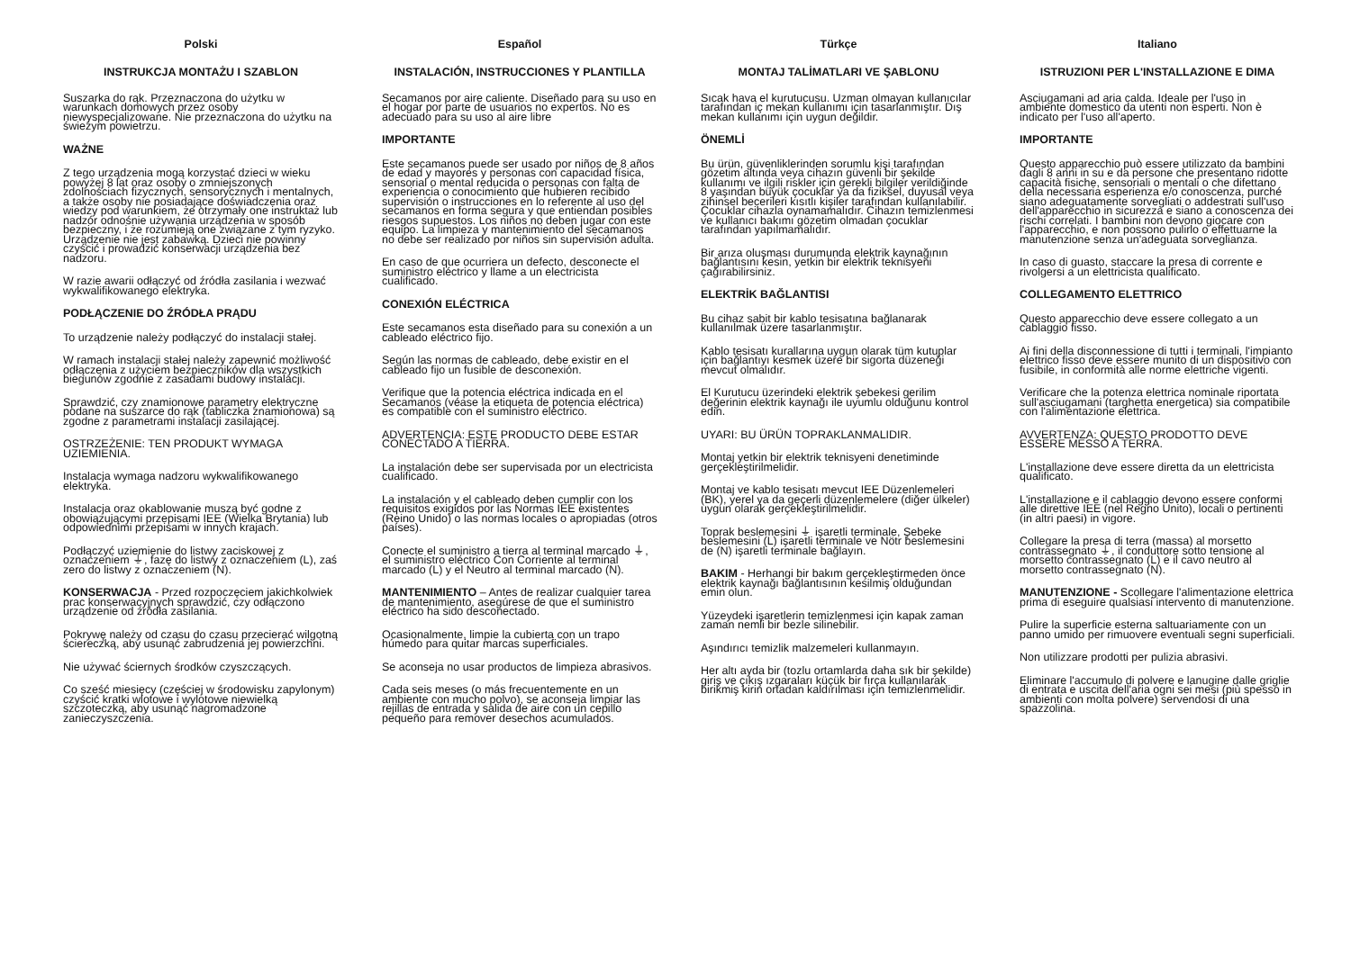Polski
INSTRUKCJA MONTAŻU I SZABLON
Suszarka do rąk. Przeznaczona do użytku w warunkach domowych przez osoby niewyspecjalizowane. Nie przeznaczona do użytku na świeżym powietrzu.
WAŻNE
Z tego urządzenia mogą korzystać dzieci w wieku powyżej 8 lat oraz osoby o zmniejszonych zdolnościach fizycznych, sensorycznych i mentalnych, a także osoby nie posiadające doświadczenia oraz wiedzy pod warunkiem, że otrzymały one instruktaż lub nadzór odnośnie używania urządzenia w sposób bezpieczny, i że rozumieją one związane z tym ryzyko. Urządzenie nie jest zabawką. Dzieci nie powinny czyścić i prowadzić konserwacji urządzenia bez nadzoru.
W razie awarii odłączyć od źródła zasilania i wezwać wykwalifikowanego elektryka.
PODŁĄCZENIE DO ŹRÓDŁA PRĄDU
To urządzenie należy podłączyć do instalacji stałej.
W ramach instalacji stałej należy zapewnić możliwość odłączenia z użyciem bezpieczników dla wszystkich biegunów zgodnie z zasadami budowy instalacji.
Sprawdzić, czy znamionowe parametry elektryczne podane na suszarce do rąk (tabliczka znamionowa) są zgodne z parametrami instalacji zasilającej.
OSTRZEŻENIE: TEN PRODUKT WYMAGA UZIEMIENIA.
Instalacja wymaga nadzoru wykwalifikowanego elektryka.
Instalacja oraz okablowanie muszą być godne z obowiązującymi przepisami IEE (Wielka Brytania) lub odpowiednimi przepisami w innych krajach.
Podłączyć uziemienie do listwy zaciskowej z oznaczeniem ⏚, fazę do listwy z oznaczeniem (L), zaś zero do listwy z oznaczeniem (N).
KONSERWACJA - Przed rozpoczęciem jakichkolwiek prac konserwacyjnych sprawdzić, czy odłączono urządzenie od źródła zasilania.
Pokrywę należy od czasu do czasu przecierać wilgotną ściereczką, aby usunąć zabrudzenia jej powierzchni.
Nie używać ściernych środków czyszczących.
Co sześć miesięcy (częściej w środowisku zapylonym) czyścić kratki wlotowe i wylotowe niewielką szczoteczką, aby usunąć nagromadzone zanieczyszczenia.
Español
INSTALACIÓN, INSTRUCCIONES Y PLANTILLA
Secamanos por aire caliente. Diseñado para su uso en el hogar por parte de usuarios no expertos. No es adecuado para su uso al aire libre
IMPORTANTE
Este secamanos puede ser usado por niños de 8 años de edad y mayores y personas con capacidad física, sensorial o mental reducida o personas con falta de experiencia o conocimiento que hubieren recibido supervisión o instrucciones en lo referente al uso del secamanos en forma segura y que entiendan posibles riesgos supuestos. Los niños no deben jugar con este equipo. La limpieza y mantenimiento del secamanos no debe ser realizado por niños sin supervisión adulta.
En caso de que ocurriera un defecto, desconecte el suministro eléctrico y llame a un electricista cualificado.
CONEXIÓN ELÉCTRICA
Este secamanos esta diseñado para su conexión a un cableado eléctrico fijo.
Según las normas de cableado, debe existir en el cableado fijo un fusible de desconexión.
Verifique que la potencia eléctrica indicada en el Secamanos (véase la etiqueta de potencia eléctrica) es compatible con el suministro eléctrico.
ADVERTENCIA: ESTE PRODUCTO DEBE ESTAR CONECTADO A TIERRA.
La instalación debe ser supervisada por un electricista cualificado.
La instalación y el cableado deben cumplir con los requisitos exigidos por las Normas IEE existentes (Reino Unido) o las normas locales o apropiadas (otros países).
Conecte el suministro a tierra al terminal marcado ⏚, el suministro eléctrico Con Corriente al terminal marcado (L) y el Neutro al terminal marcado (N).
MANTENIMIENTO – Antes de realizar cualquier tarea de mantenimiento, asegúrese de que el suministro eléctrico ha sido desconectado.
Ocasionalmente, limpie la cubierta con un trapo húmedo para quitar marcas superficiales.
Se aconseja no usar productos de limpieza abrasivos.
Cada seis meses (o más frecuentemente en un ambiente con mucho polvo), se aconseja limpiar las rejillas de entrada y salida de aire con un cepillo pequeño para remover desechos acumulados.
Türkçe
MONTAJ TALİMATLARI VE ŞABLONU
Sıcak hava el kurutucusu. Uzman olmayan kullanıcılar tarafından iç mekan kullanımı için tasarlanmıştır. Dış mekan kullanımı için uygun değildir.
ÖNEMLİ
Bu ürün, güvenliklerinden sorumlu kişi tarafından gözetim altında veya cihazın güvenli bir şekilde kullanımı ve ilgili riskler için gerekli bilgiler verildiğinde 8 yaşından büyük çocuklar ya da fiziksel, duyusal veya zihinsel becerileri kısıtlı kişiler tarafından kullanılabilir. Çocuklar cihazla oynamamalıdır. Cihazın temizlenmesi ve kullanıcı bakımı gözetim olmadan çocuklar tarafından yapılmamalıdır.
Bir arıza oluşması durumunda elektrik kaynağının bağlantısını kesin, yetkin bir elektrik teknisyeni çağırabilirsiniz.
ELEKTRİK BAĞLANTISI
Bu cihaz sabit bir kablo tesisatına bağlanarak kullanılmak üzere tasarlanmıştır.
Kablo tesisatı kurallarına uygun olarak tüm kutuplar için bağlantıyı kesmek üzere bir sigorta düzeneği mevcut olmalıdır.
El Kurutucu üzerindeki elektrik şebekesi gerilim değerinin elektrik kaynağı ile uyumlu olduğunu kontrol edin.
UYARI: BU ÜRÜN TOPRAKLANMALIDIR.
Montaj yetkin bir elektrik teknisyeni denetiminde gerçekleştirilmelidir.
Montaj ve kablo tesisatı mevcut IEE Düzenlemeleri (BK), yerel ya da geçerli düzenlemelere (diğer ülkeler) uygun olarak gerçekleştirilmelidir.
Toprak beslemesini ⏚ işaretli terminale, Şebeke beslemesini (L) işaretli terminale ve Nötr beslemesini de (N) işaretli terminale bağlayın.
BAKIM - Herhangi bir bakım gerçekleştirmeden önce elektrik kaynağı bağlantısının kesilmiş olduğundan emin olun.
Yüzeydeki işaretlerin temizlenmesi için kapak zaman zaman nemli bir bezle silinebilir.
Aşındırıcı temizlik malzemeleri kullanmayın.
Her altı ayda bir (tozlu ortamlarda daha sık bir şekilde) giriş ve çıkış ızgaraları küçük bir fırça kullanılarak birikmiş kirin ortadan kaldırılması için temizlenmelidir.
Italiano
ISTRUZIONI PER L'INSTALLAZIONE E DIMA
Asciugamani ad aria calda. Ideale per l'uso in ambiente domestico da utenti non esperti. Non è indicato per l'uso all'aperto.
IMPORTANTE
Questo apparecchio può essere utilizzato da bambini dagli 8 anni in su e da persone che presentano ridotte capacità fisiche, sensoriali o mentali o che difettano della necessaria esperienza e/o conoscenza, purché siano adeguatamente sorvegliati o addestrati sull'uso dell'apparecchio in sicurezza e siano a conoscenza dei rischi correlati. I bambini non devono giocare con l'apparecchio, e non possono pulirlo o effettuarne la manutenzione senza un'adeguata sorveglianza.
In caso di guasto, staccare la presa di corrente e rivolgersi a un elettricista qualificato.
COLLEGAMENTO ELETTRICO
Questo apparecchio deve essere collegato a un cablaggio fisso.
Ai fini della disconnessione di tutti i terminali, l'impianto elettrico fisso deve essere munito di un dispositivo con fusibile, in conformità alle norme elettriche vigenti.
Verificare che la potenza elettrica nominale riportata sull'asciugamani (targhetta energetica) sia compatibile con l'alimentazione elettrica.
AVVERTENZA: QUESTO PRODOTTO DEVE ESSERE MESSO A TERRA.
L'installazione deve essere diretta da un elettricista qualificato.
L'installazione e il cablaggio devono essere conformi alle direttive IEE (nel Regno Unito), locali o pertinenti (in altri paesi) in vigore.
Collegare la presa di terra (massa) al morsetto contrassegnato ⏚, il conduttore sotto tensione al morsetto contrassegnato (L) e il cavo neutro al morsetto contrassegnato (N).
MANUTENZIONE - Scollegare l'alimentazione elettrica prima di eseguire qualsiasi intervento di manutenzione.
Pulire la superficie esterna saltuariamente con un panno umido per rimuovere eventuali segni superficiali.
Non utilizzare prodotti per pulizia abrasivi.
Eliminare l'accumulo di polvere e lanugine dalle griglie di entrata e uscita dell'aria ogni sei mesi (più spesso in ambienti con molta polvere) servendosi di una spazzolina.